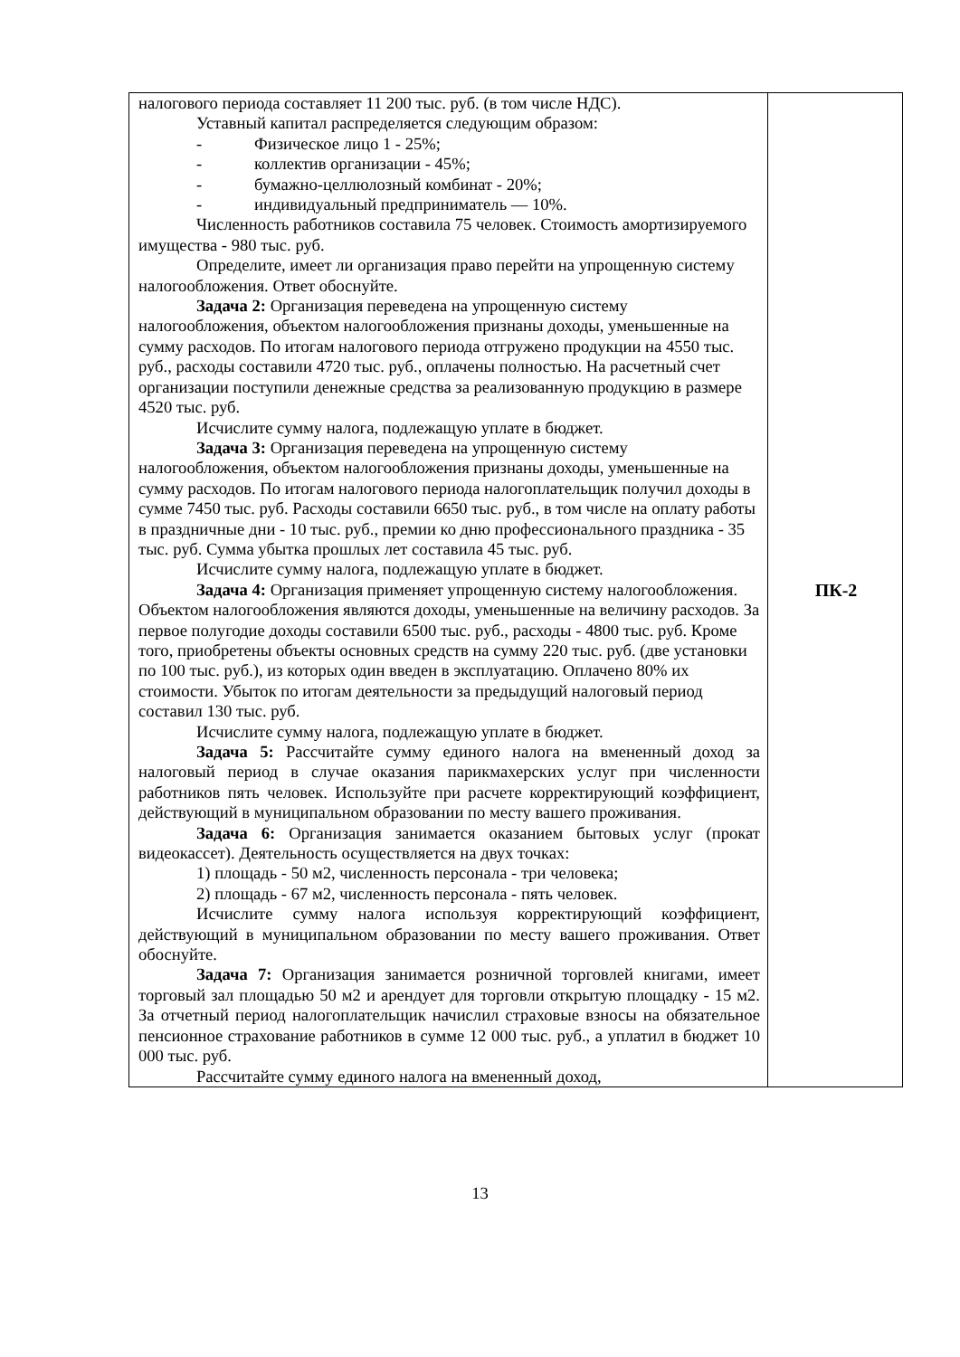| налогового периода составляет 11 200 тыс. руб. (в том числе НДС). Уставный капитал распределяется следующим образом: - Физическое лицо 1 - 25%; - коллектив организации - 45%; - бумажно-целлюлозный комбинат - 20%; - индивидуальный предприниматель — 10%. Численность работников составила 75 человек. Стоимость амортизируемого имущества - 980 тыс. руб. Определите, имеет ли организация право перейти на упрощенную систему налогообложения. Ответ обоснуйте. Задача 2: Организация переведена на упрощенную систему налогообложения, объектом налогообложения признаны доходы, уменьшенные на сумму расходов. По итогам налогового периода отгружено продукции на 4550 тыс. руб., расходы составили 4720 тыс. руб., оплачены полностью. На расчетный счет организации поступили денежные средства за реализованную продукцию в размере 4520 тыс. руб. Исчислите сумму налога, подлежащую уплате в бюджет. Задача 3: Организация переведена на упрощенную систему налогообложения, объектом налогообложения признаны доходы, уменьшенные на сумму расходов. По итогам налогового периода налогоплательщик получил доходы в сумме 7450 тыс. руб. Расходы составили 6650 тыс. руб., в том числе на оплату работы в праздничные дни - 10 тыс. руб., премии ко дню профессионального праздника - 35 тыс. руб. Сумма убытка прошлых лет составила 45 тыс. руб. Исчислите сумму налога, подлежащую уплате в бюджет. Задача 4: Организация применяет упрощенную систему налогообложения. Объектом налогообложения являются доходы, уменьшенные на величину расходов. За первое полугодие доходы составили 6500 тыс. руб., расходы - 4800 тыс. руб. Кроме того, приобретены объекты основных средств на сумму 220 тыс. руб. (две установки по 100 тыс. руб.), из которых один введен в эксплуатацию. Оплачено 80% их стоимости. Убыток по итогам деятельности за предыдущий налоговый период составил 130 тыс. руб. Исчислите сумму налога, подлежащую уплате в бюджет. Задача 5: Рассчитайте сумму единого налога на вмененный доход за налоговый период в случае оказания парикмахерских услуг при численности работников пять человек. Используйте при расчете корректирующий коэффициент, действующий в муниципальном образовании по месту вашего проживания. Задача 6: Организация занимается оказанием бытовых услуг (прокат видеокассет). Деятельность осуществляется на двух точках: 1) площадь - 50 м2, численность персонала - три человека; 2) площадь - 67 м2, численность персонала - пять человек. Исчислите сумму налога используя корректирующий коэффициент, действующий в муниципальном образовании по месту вашего проживания. Ответ обоснуйте. Задача 7: Организация занимается розничной торговлей книгами, имеет торговый зал площадью 50 м2 и арендует для торговли открытую площадку - 15 м2. За отчетный период налогоплательщик начислил страховые взносы на обязательное пенсионное страхование работников в сумме 12 000 тыс. руб., а уплатил в бюджет 10 000 тыс. руб. Рассчитайте сумму единого налога на вмененный доход, | ПК-2 |
13